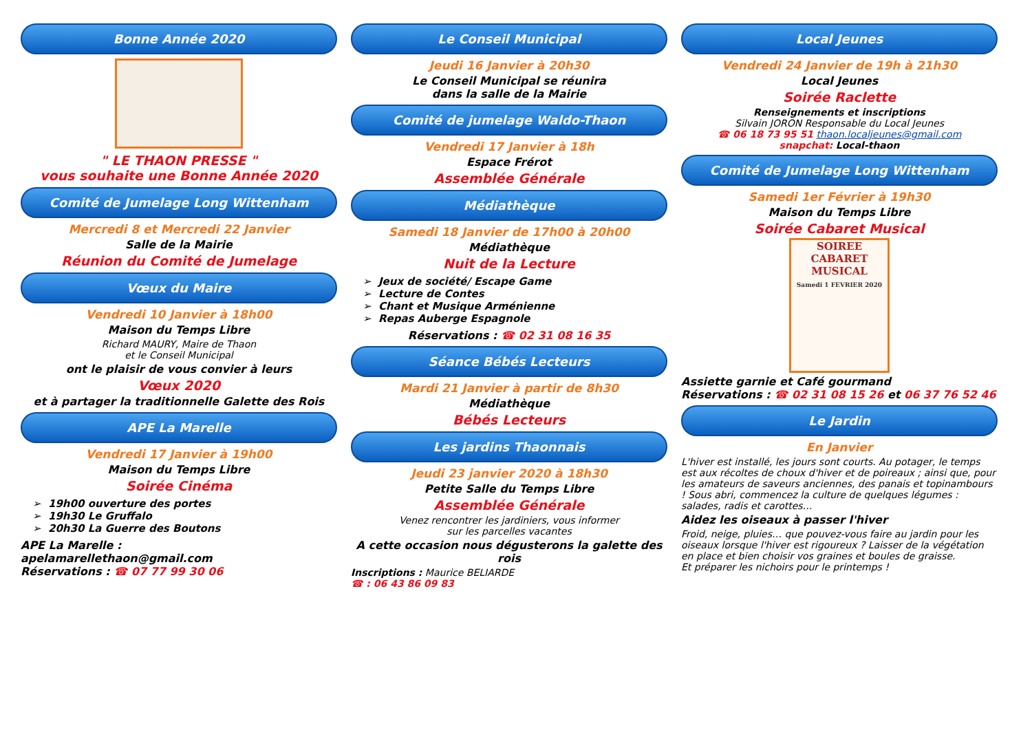Bonne Année 2020
" LE THAON PRESSE "
vous souhaite une Bonne Année 2020
Comité de Jumelage Long Wittenham
Mercredi 8 et Mercredi 22 Janvier
Salle de la Mairie
Réunion du Comité de Jumelage
Vœux du Maire
Vendredi 10 Janvier à 18h00
Maison du Temps Libre
Richard MAURY, Maire de Thaon
et le Conseil Municipal
ont le plaisir de vous convier à leurs
Vœux 2020
et à partager la traditionnelle Galette des Rois
APE La Marelle
Vendredi 17 Janvier à 19h00
Maison du Temps Libre
Soirée Cinéma
19h00 ouverture des portes
19h30 Le Gruffalo
20h30 La Guerre des Boutons
APE La Marelle :
apelamarellethaon@gmail.com
Réservations : ☎ 07 77 99 30 06
Le Conseil Municipal
Jeudi 16 Janvier à 20h30
Le Conseil Municipal se réunira
dans la salle de la Mairie
Comité de jumelage Waldo-Thaon
Vendredi 17 Janvier à 18h
Espace Frérot
Assemblée Générale
Médiathèque
Samedi 18 Janvier de 17h00 à 20h00
Médiathèque
Nuit de la Lecture
Jeux de société/ Escape Game
Lecture de Contes
Chant et Musique Arménienne
Repas Auberge Espagnole
Réservations : ☎ 02 31 08 16 35
Séance Bébés Lecteurs
Mardi 21 Janvier à partir de 8h30
Médiathèque
Bébés Lecteurs
Les jardins Thaonnais
Jeudi 23 janvier 2020 à 18h30
Petite Salle du Temps Libre
Assemblée Générale
Venez rencontrer les jardiniers, vous informer
sur les parcelles vacantes
A cette occasion nous dégusterons la galette des rois
Inscriptions : Maurice BELIARDE
☎ : 06 43 86 09 83
Local Jeunes
Vendredi 24 Janvier de 19h à 21h30
Local Jeunes
Soirée Raclette
Renseignements et inscriptions
Silvain JORON Responsable du Local Jeunes
☎ 06 18 73 95 51 thaon.localjeunes@gmail.com
snapchat: Local-thaon
Comité de Jumelage Long Wittenham
Samedi 1er Février à 19h30
Maison du Temps Libre
Soirée Cabaret Musical
SOIREE
CABARET
MUSICAL
Samedi 1 FEVRIER 2020
Assiette garnie et Café gourmand
Réservations : ☎ 02 31 08 15 26 et 06 37 76 52 46
Le Jardin
En Janvier
L'hiver est installé, les jours sont courts. Au potager, le temps est aux récoltes de choux d'hiver et de poireaux ; ainsi que, pour les amateurs de saveurs anciennes, des panais et topinambours ! Sous abri, commencez la culture de quelques légumes : salades, radis et carottes…
Aidez les oiseaux à passer l'hiver
Froid, neige, pluies… que pouvez-vous faire au jardin pour les oiseaux lorsque l'hiver est rigoureux ? Laisser de la végétation en place et bien choisir vos graines et boules de graisse.
Et préparer les nichoirs pour le printemps !